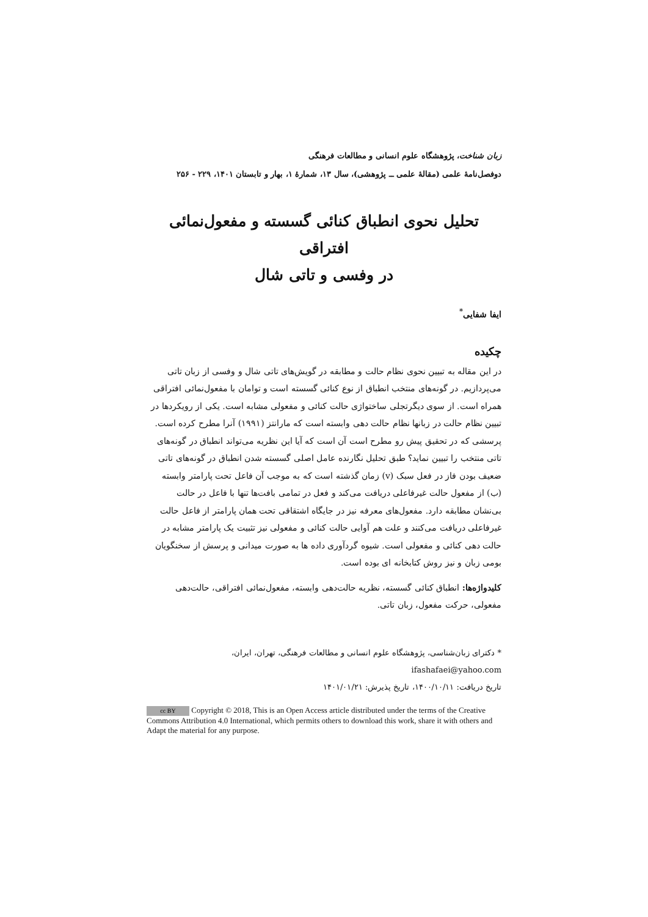زبان شناخت، پژوهشگاه علوم انسانی و مطالعات فرهنگی
دوفصل‌نامهٔ علمی (مقالهٔ علمی ــ پژوهشی)، سال ۱۳، شمارهٔ ۱، بهار و تابستان ۱۴۰۱، ۲۲۹ - ۲۵۶
تحلیل نحوی انطباق کنائی گسسته و مفعول‌نمائی افتراقی
در وفسی و تاتی شال
ایفا شفایی<sup>*</sup>
چکیده
در این مقاله به تبیین نحوی نظام حالت و مطابقه در گویش‌های تاتی شال و وفسی از زبان تاتی می‌پردازیم. در گونه‌های منتخب انطباق از نوع کنائی گسسته است و توامان با مفعول‌نمائی افتراقی همراه است. از سوی دیگرتجلی ساختواژی حالت کنائی و مفعولی مشابه است. یکی از رویکردها در تبیین نظام حالت در زبانها نظام حالت دهی وابسته است که مارانتز (۱۹۹۱) آنرا مطرح کرده است. پرسشی که در تحقیق پیش رو مطرح است آن است که آیا این نظریه می‌تواند انطباق در گونه‌های تاتی منتخب را تبیین نماید؟ طبق تحلیل نگارنده عامل اصلی گسسته شدن انطباق در گونه‌های تاتی ضعیف بودن فاز در فعل سبک (v) زمان گذشته است که به موجب آن فاعل تحت پارامتر وابسته (ب) از مفعول حالت غیرفاعلی دریافت می‌کند و فعل در تمامی بافت‌ها تنها با فاعل در حالت بی‌نشان مطابقه دارد. مفعول‌های معرفه نیز در جایگاه اشتقاقی تحت همان پارامتر از فاعل حالت غیرفاعلی دریافت می‌کنند و علت هم آوایی حالت کنائی و مفعولی نیز تثبیت یک پارامتر مشابه در حالت دهی کنائی و مفعولی است. شیوه گردآوری داده ها به صورت میدانی و پرسش از سخنگویان بومی زبان و نیز روش کتابخانه ای بوده است.
کلیدواژه‌ها: انطباق کنائی گسسته، نظریه حالت‌دهی وابسته، مفعول‌نمائی افتراقی، حالت‌دهی مفعولی، حرکت مفعول، زبان تاتی.
* دکترای زبان‌شناسی، پژوهشگاه علوم انسانی و مطالعات فرهنگی، تهران، ایران، ifashafaei@yahoo.com
تاریخ دریافت: ۱۴۰۰/۱۰/۱۱، تاریخ پذیرش: ۱۴۰۱/۰۱/۲۱
cc BY Copyright © 2018, This is an Open Access article distributed under the terms of the Creative Commons Attribution 4.0 International, which permits others to download this work, share it with others and Adapt the material for any purpose.